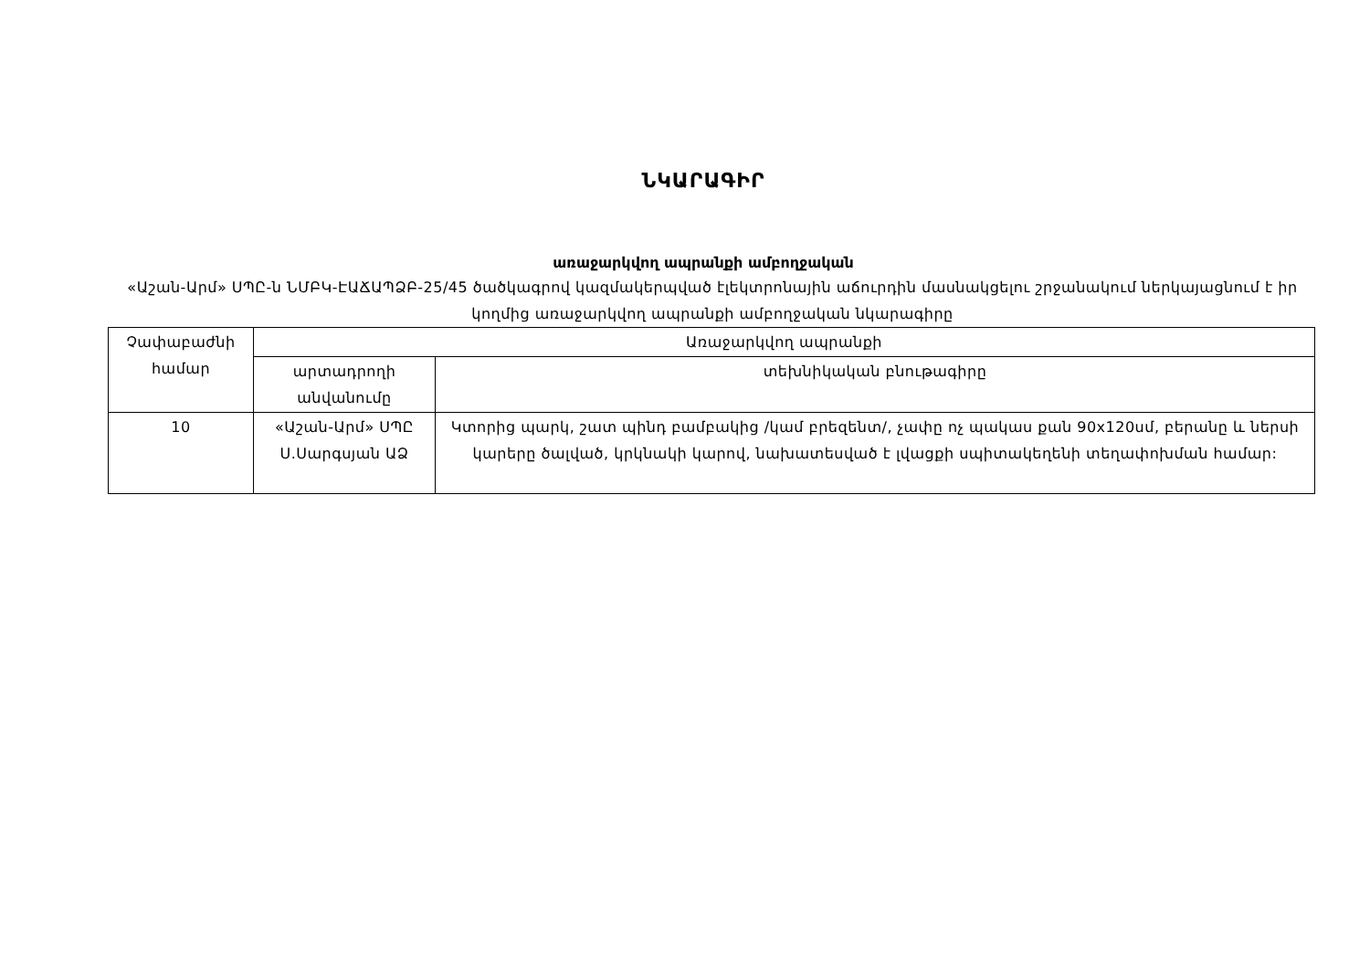ՆԿԱՐԱԳԻՐ
առաջարկվող ապրանքի ամբողջական
«Աշան-Արմ» ՍՊԸ-ն ՆՄԲԿ-ԷԱՃԱՊՁԲ-25/45 ծածկագրով կազմակերպված էլեկտրոնային աճուրդին մասնակցելու շրջանակում ներկայացնում է իր կողմից առաջարկվող ապրանքի ամբողջական նկարագիրը
| Չափաբաժնի համար | Առաջարկվող ապրանքի | |
| --- | --- | --- |
| | արտադրողի անվանումը | տեխնիկական բնութագիրը |
| 10 | «Աշան-Արմ» ՍՊԸ Ս.Սարգսյան ԱՁ | Կտորից պարկ, շատ պինդ բամբակից /կամ բրեզենտ/, չափը ոչ պակաս քան 90x120սմ, բերանը և ներսի կարերը ծալված, կրկնակի կարով, նախատեսված է լվացքի սպիտակեղենի տեղափոխման համար: |